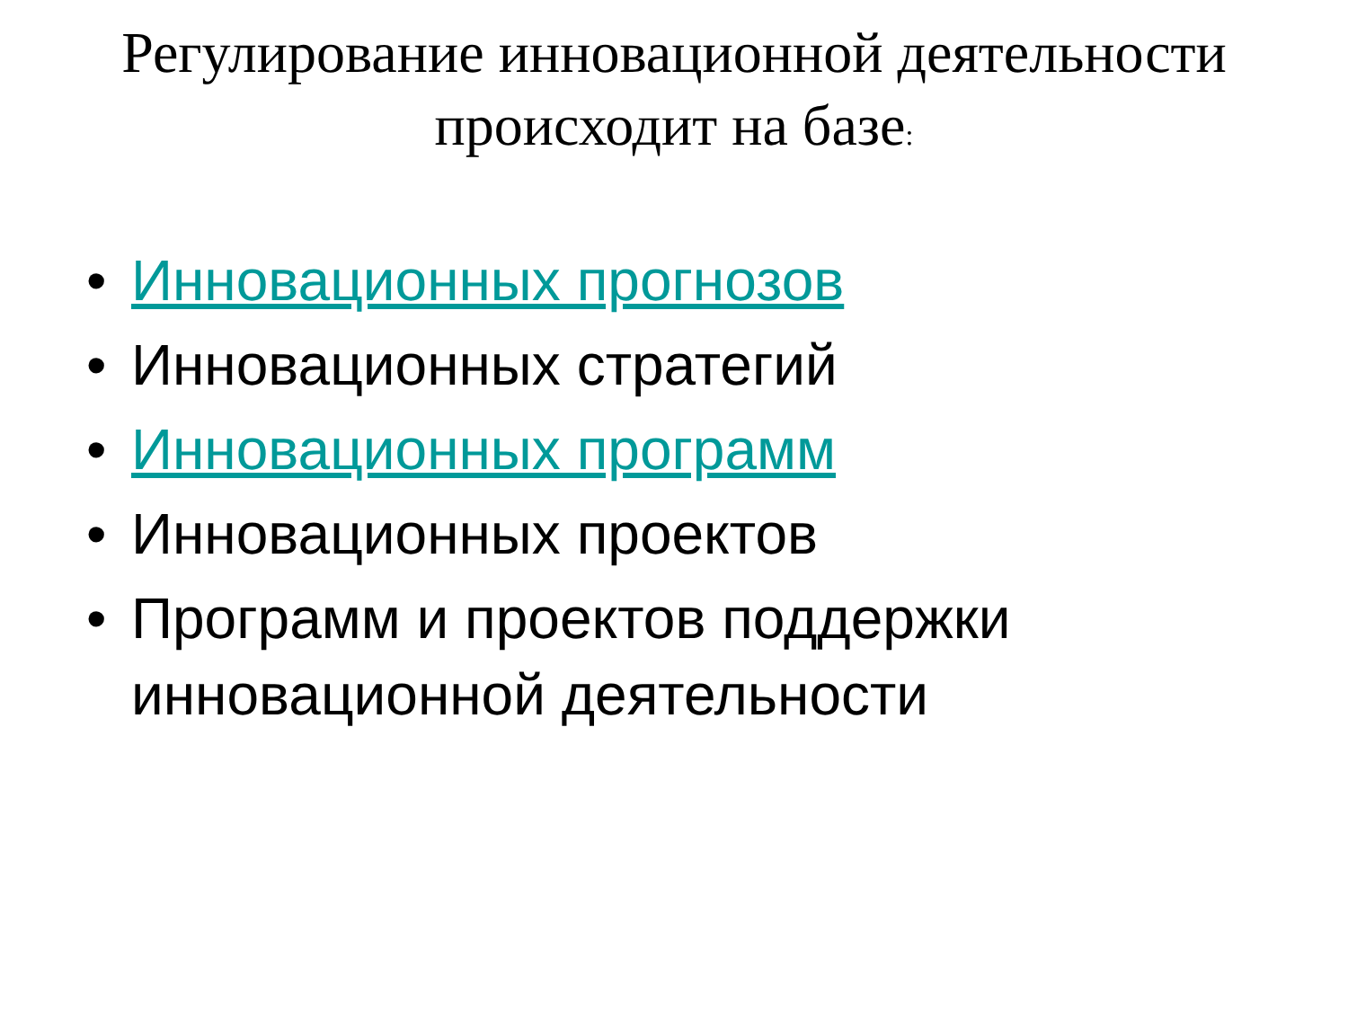Регулирование инновационной деятельности происходит на базе:
• Инновационных прогнозов
• Инновационных стратегий
• Инновационных программ
• Инновационных проектов
• Программ и проектов поддержки инновационной деятельности